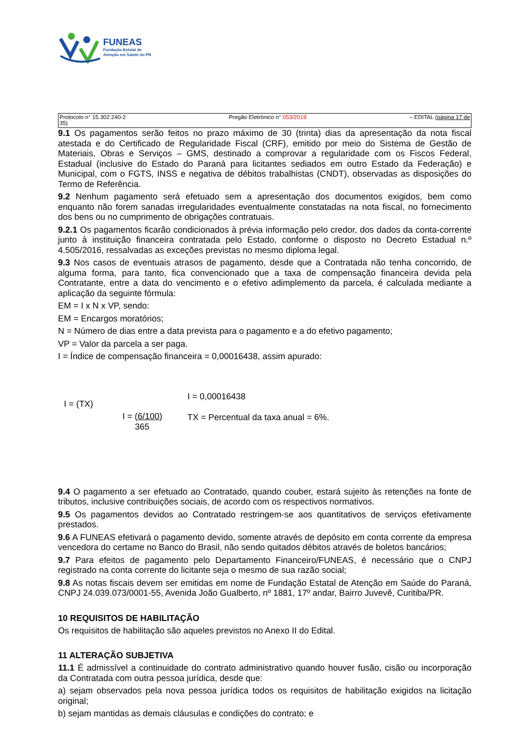FUNEAS
Fundação Estatal de
Atenção em Saúde do PR
Protocolo n° 15.302.240-2
35) Pregão Eletrônico n° 053/2019 – EDITAL (página 17 de
9.1 Os pagamentos serão feitos no prazo máximo de 30 (trinta) dias da apresentação da nota fiscal atestada e do Certificado de Regularidade Fiscal (CRF), emitido por meio do Sistema de Gestão de Materiais, Obras e Serviços – GMS, destinado a comprovar a regularidade com os Fiscos Federal, Estadual (inclusive do Estado do Paraná para licitantes sediados em outro Estado da Federação) e Municipal, com o FGTS, INSS e negativa de débitos trabalhistas (CNDT), observadas as disposições do Termo de Referência.
9.2 Nenhum pagamento será efetuado sem a apresentação dos documentos exigidos, bem como enquanto não forem sanadas irregularidades eventualmente constatadas na nota fiscal, no fornecimento dos bens ou no cumprimento de obrigações contratuais.
9.2.1 Os pagamentos ficarão condicionados à prévia informação pelo credor, dos dados da conta-corrente junto à instituição financeira contratada pelo Estado, conforme o disposto no Decreto Estadual n.º 4.505/2016, ressalvadas as exceções previstas no mesmo diploma legal.
9.3 Nos casos de eventuais atrasos de pagamento, desde que a Contratada não tenha concorrido, de alguma forma, para tanto, fica convencionado que a taxa de compensação financeira devida pela Contratante, entre a data do vencimento e o efetivo adimplemento da parcela, é calculada mediante a aplicação da seguinte fórmula:
EM = I x N x VP, sendo:
EM = Encargos moratórios;
N = Número de dias entre a data prevista para o pagamento e a do efetivo pagamento;
VP = Valor da parcela a ser paga.
I = Índice de compensação financeira = 0,00016438, assim apurado:
I = (TX)
I = (6/100)
365
I = 0,00016438
TX = Percentual da taxa anual = 6%.
9.4 O pagamento a ser efetuado ao Contratado, quando couber, estará sujeito às retenções na fonte de tributos, inclusive contribuições sociais, de acordo com os respectivos normativos.
9.5 Os pagamentos devidos ao Contratado restringem-se aos quantitativos de serviços efetivamente prestados.
9.6 A FUNEAS efetivará o pagamento devido, somente através de depósito em conta corrente da empresa vencedora do certame no Banco do Brasil, não sendo quitados débitos através de boletos bancários;
9.7 Para efeitos de pagamento pelo Departamento Financeiro/FUNEAS, é necessário que o CNPJ registrado na conta corrente do licitante seja o mesmo de sua razão social;
9.8 As notas fiscais devem ser emitidas em nome de Fundação Estatal de Atenção em Saúde do Paraná, CNPJ 24.039.073/0001-55, Avenida João Gualberto, nº 1881, 17º andar, Bairro Juvevê, Curitiba/PR.
10 REQUISITOS DE HABILITAÇÃO
Os requisitos de habilitação são aqueles previstos no Anexo II do Edital.
11 ALTERAÇÃO SUBJETIVA
11.1 É admissível a continuidade do contrato administrativo quando houver fusão, cisão ou incorporação da Contratada com outra pessoa jurídica, desde que:
a) sejam observados pela nova pessoa jurídica todos os requisitos de habilitação exigidos na licitação original;
b) sejam mantidas as demais cláusulas e condições do contrato; e